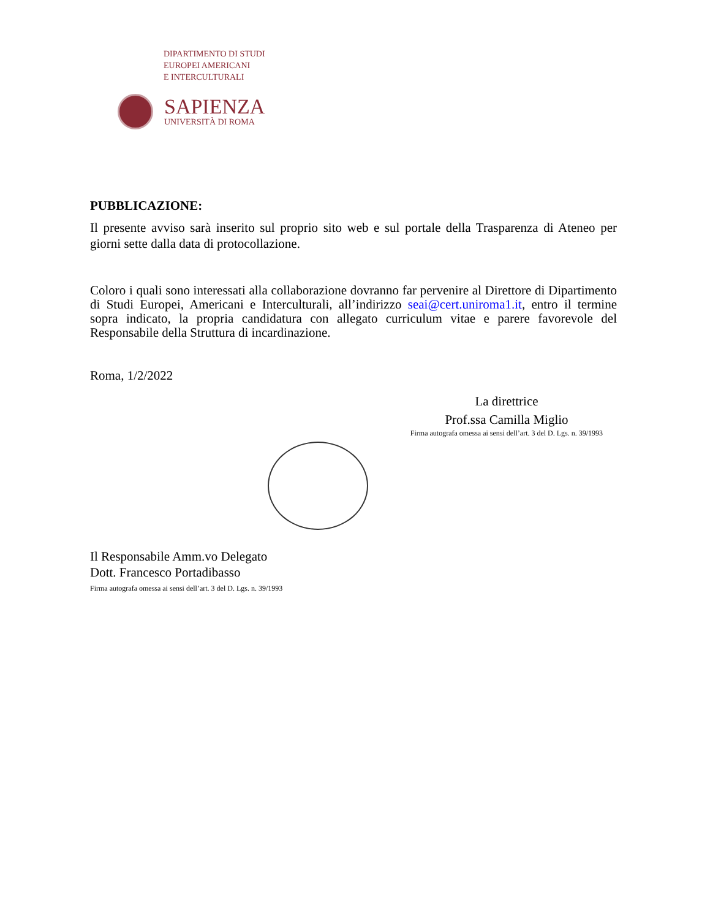DIPARTIMENTO DI STUDI
EUROPEI AMERICANI
E INTERCULTURALI
SAPIENZA
UNIVERSITÀ DI ROMA
PUBBLICAZIONE:
Il presente avviso sarà inserito sul proprio sito web e sul portale della Trasparenza di Ateneo per giorni sette dalla data di protocollazione.
Coloro i quali sono interessati alla collaborazione dovranno far pervenire al Direttore di Dipartimento di Studi Europei, Americani e Interculturali, all’indirizzo seai@cert.uniroma1.it, entro il termine sopra indicato, la propria candidatura con allegato curriculum vitae e parere favorevole del Responsabile della Struttura di incardinazione.
Roma, 1/2/2022
La direttrice
Prof.ssa Camilla Miglio
Firma autografa omessa ai sensi dell’art. 3 del D. Lgs. n. 39/1993
Il Responsabile Amm.vo Delegato
Dott. Francesco Portadibasso
Firma autografa omessa ai sensi dell’art. 3 del D. Lgs. n. 39/1993